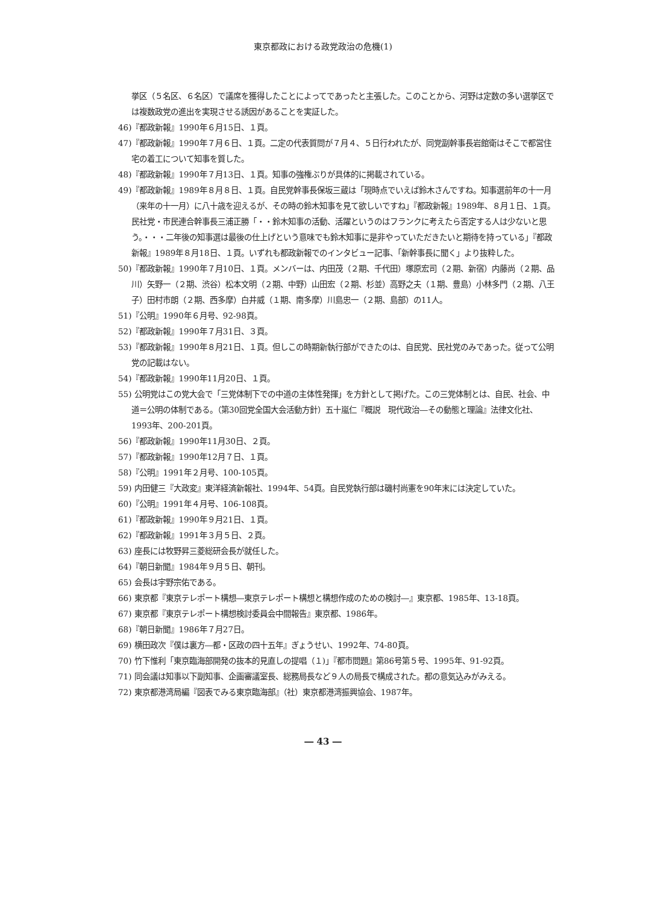東京都政における政党政治の危機(1)
挙区（５名区、６名区）で議席を獲得したことによってであったと主張した。このことから、河野は定数の多い選挙区では複数政党の進出を実現させる誘因があることを実証した。
46)『都政新報』1990年６月15日、１頁。
47)『都政新報』1990年７月６日、１頁。二定の代表質問が７月４、５日行われたが、同党副幹事長岩館衛はそこで都営住宅の着工について知事を質した。
48)『都政新報』1990年７月13日、１頁。知事の強権ぶりが具体的に掲載されている。
49)『都政新報』1989年８月８日、１頁。自民党幹事長保坂三蔵は「現時点でいえば鈴木さんですね。知事選前年の十一月（来年の十一月）に八十歳を迎えるが、その時の鈴木知事を見て欲しいですね」『都政新報』1989年、８月１日、１頁。民社党・市民連合幹事長三浦正勝「・・鈴木知事の活動、活躍というのはフランクに考えたら否定する人は少ないと思う。・・・二年後の知事選は最後の仕上げという意味でも鈴木知事に是非やっていただきたいと期待を持っている」『都政新報』1989年８月18日、１頁。いずれも都政新報でのインタビュー記事、「新幹事長に聞く」より抜粋した。
50)『都政新報』1990年７月10日、１頁。メンバーは、内田茂（２期、千代田）塚原宏司（２期、新宿）内藤尚（２期、品川）矢野一（２期、渋谷）松本文明（２期、中野）山田宏（２期、杉並）高野之夫（１期、豊島）小林多門（２期、八王子）田村市朗（２期、西多摩）白井威（１期、南多摩）川島忠一（２期、島部）の11人。
51)『公明』1990年６月号、92-98頁。
52)『都政新報』1990年７月31日、３頁。
53)『都政新報』1990年８月21日、１頁。但しこの時期新執行部ができたのは、自民党、民社党のみであった。従って公明党の記載はない。
54)『都政新報』1990年11月20日、１頁。
55) 公明党はこの党大会で「三党体制下での中道の主体性発揮」を方針として掲げた。この三党体制とは、自民、社会、中道＝公明の体制である。（第30回党全国大会活動方針）五十嵐仁『概説　現代政治―その動態と理論』法律文化社、1993年、200-201頁。
56)『都政新報』1990年11月30日、２頁。
57)『都政新報』1990年12月７日、１頁。
58)『公明』1991年２月号、100-105頁。
59) 内田健三『大政変』東洋経済新報社、1994年、54頁。自民党執行部は磯村尚憲を90年末には決定していた。
60)『公明』1991年４月号、106-108頁。
61)『都政新報』1990年９月21日、１頁。
62)『都政新報』1991年３月５日、２頁。
63) 座長には牧野昇三菱総研会長が就任した。
64)『朝日新聞』1984年９月５日、朝刊。
65) 会長は宇野宗佑である。
66) 東京都『東京テレポート構想―東京テレポート構想と構想作成のための検討―』東京都、1985年、13-18頁。
67) 東京都『東京テレポート構想検討委員会中間報告』東京都、1986年。
68)『朝日新聞』1986年７月27日。
69) 横田政次『僕は裏方―都・区政の四十五年』ぎょうせい、1992年、74-80頁。
70) 竹下惟利「東京臨海部開発の抜本的見直しの提唱（１)」『都市問題』第86号第５号、1995年、91-92頁。
71) 同会議は知事以下副知事、企画審議室長、総務局長など９人の局長で構成された。都の意気込みがみえる。
72) 東京都港湾局編『図表でみる東京臨海部』（社）東京都港湾振興協会、1987年。
― 43 ―